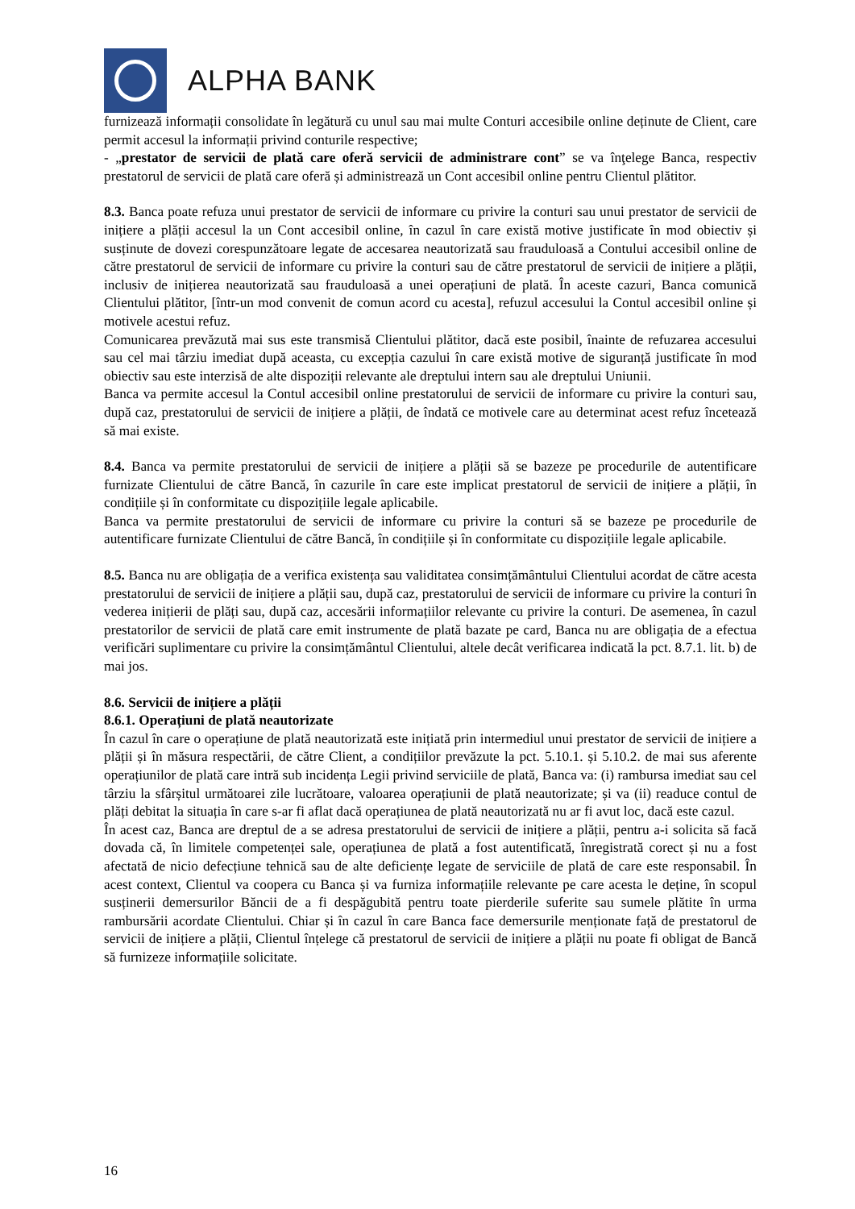ALPHA BANK
furnizează informații consolidate în legătură cu unul sau mai multe Conturi accesibile online deținute de Client, care permit accesul la informații privind conturile respective;
- „prestator de servicii de plată care oferă servicii de administrare cont” se va înţelege Banca, respectiv prestatorul de servicii de plată care oferă și administrează un Cont accesibil online pentru Clientul plătitor.
8.3. Banca poate refuza unui prestator de servicii de informare cu privire la conturi sau unui prestator de servicii de inițiere a plății accesul la un Cont accesibil online, în cazul în care există motive justificate în mod obiectiv și susținute de dovezi corespunzătoare legate de accesarea neautorizată sau frauduloasă a Contului accesibil online de către prestatorul de servicii de informare cu privire la conturi sau de către prestatorul de servicii de inițiere a plății, inclusiv de inițierea neautorizată sau frauduloasă a unei operațiuni de plată. În aceste cazuri, Banca comunică Clientului plătitor, [într-un mod convenit de comun acord cu acesta], refuzul accesului la Contul accesibil online și motivele acestui refuz.
Comunicarea prevăzută mai sus este transmisă Clientului plătitor, dacă este posibil, înainte de refuzarea accesului sau cel mai târziu imediat după aceasta, cu excepția cazului în care există motive de siguranță justificate în mod obiectiv sau este interzisă de alte dispoziții relevante ale dreptului intern sau ale dreptului Uniunii.
Banca va permite accesul la Contul accesibil online prestatorului de servicii de informare cu privire la conturi sau, după caz, prestatorului de servicii de inițiere a plății, de îndată ce motivele care au determinat acest refuz încetează să mai existe.
8.4. Banca va permite prestatorului de servicii de inițiere a plății să se bazeze pe procedurile de autentificare furnizate Clientului de către Bancă, în cazurile în care este implicat prestatorul de servicii de inițiere a plății, în condițiile și în conformitate cu dispozițiile legale aplicabile.
Banca va permite prestatorului de servicii de informare cu privire la conturi să se bazeze pe procedurile de autentificare furnizate Clientului de către Bancă, în condițiile și în conformitate cu dispozițiile legale aplicabile.
8.5. Banca nu are obligația de a verifica existența sau validitatea consimțământului Clientului acordat de către acesta prestatorului de servicii de inițiere a plății sau, după caz, prestatorului de servicii de informare cu privire la conturi în vederea inițierii de plăți sau, după caz, accesării informațiilor relevante cu privire la conturi. De asemenea, în cazul prestatorilor de servicii de plată care emit instrumente de plată bazate pe card, Banca nu are obligația de a efectua verificări suplimentare cu privire la consimțământul Clientului, altele decât verificarea indicată la pct. 8.7.1. lit. b) de mai jos.
8.6. Servicii de inițiere a plății
8.6.1. Operațiuni de plată neautorizate
În cazul în care o operațiune de plată neautorizată este inițiată prin intermediul unui prestator de servicii de inițiere a plății și în măsura respectării, de către Client, a condițiilor prevăzute la pct. 5.10.1. și 5.10.2. de mai sus aferente operațiunilor de plată care intră sub incidența Legii privind serviciile de plată, Banca va: (i) rambursa imediat sau cel târziu la sfârșitul următoarei zile lucrătoare, valoarea operațiunii de plată neautorizate; și va (ii) readuce contul de plăți debitat la situația în care s-ar fi aflat dacă operațiunea de plată neautorizată nu ar fi avut loc, dacă este cazul.
În acest caz, Banca are dreptul de a se adresa prestatorului de servicii de inițiere a plății, pentru a-i solicita să facă dovada că, în limitele competenței sale, operațiunea de plată a fost autentificată, înregistrată corect și nu a fost afectată de nicio defecțiune tehnică sau de alte deficiențe legate de serviciile de plată de care este responsabil. În acest context, Clientul va coopera cu Banca și va furniza informațiile relevante pe care acesta le deține, în scopul susținerii demersurilor Băncii de a fi despăgubită pentru toate pierderile suferite sau sumele plătite în urma rambursării acordate Clientului. Chiar și în cazul în care Banca face demersurile menționate față de prestatorul de servicii de inițiere a plății, Clientul înțelege că prestatorul de servicii de inițiere a plății nu poate fi obligat de Bancă să furnizeze informațiile solicitate.
16